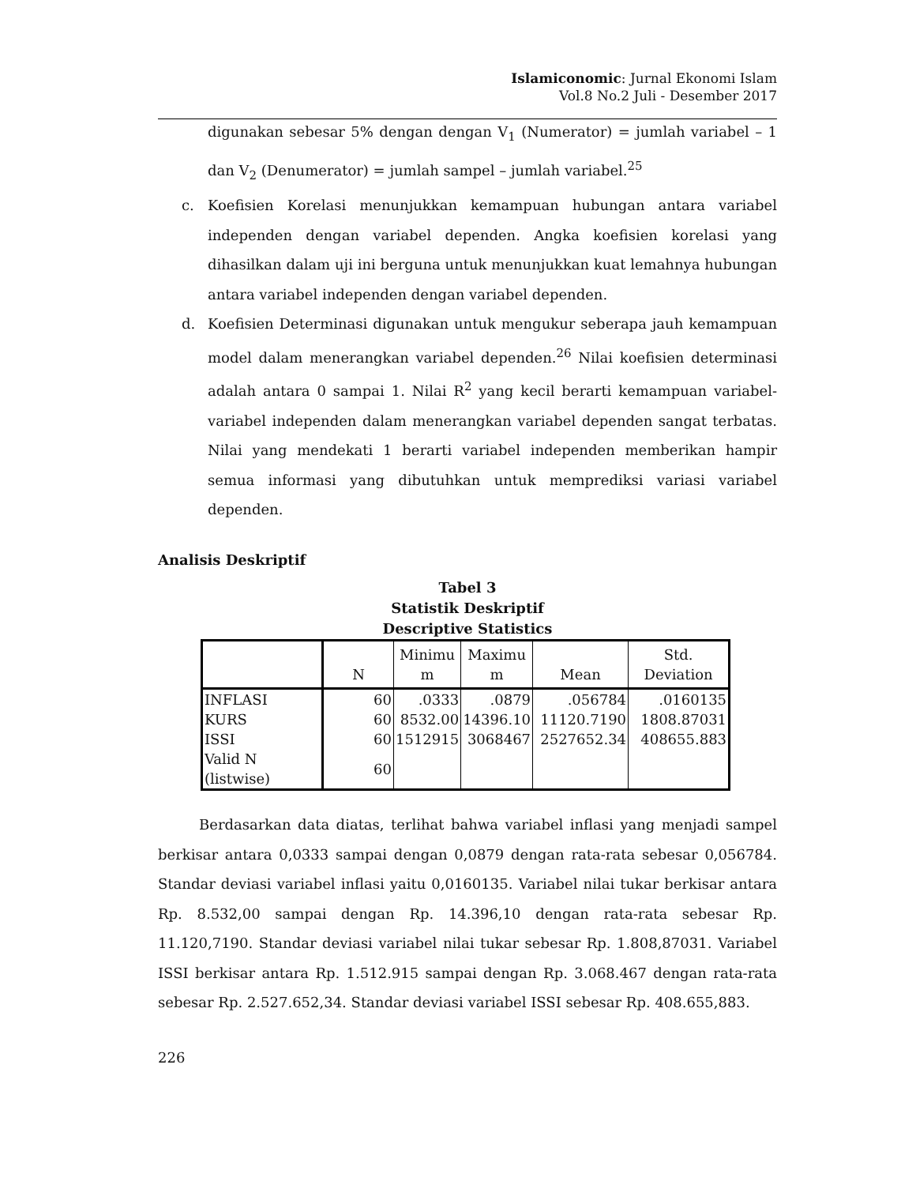Islamiconomic: Jurnal Ekonomi Islam
Vol.8 No.2 Juli - Desember 2017
digunakan sebesar 5% dengan dengan V<sub>1</sub> (Numerator) = jumlah variabel – 1 dan V<sub>2</sub> (Denumerator) = jumlah sampel – jumlah variabel.<sup>25</sup>
c. Koefisien Korelasi menunjukkan kemampuan hubungan antara variabel independen dengan variabel dependen. Angka koefisien korelasi yang dihasilkan dalam uji ini berguna untuk menunjukkan kuat lemahnya hubungan antara variabel independen dengan variabel dependen.
d. Koefisien Determinasi digunakan untuk mengukur seberapa jauh kemampuan model dalam menerangkan variabel dependen.<sup>26</sup> Nilai koefisien determinasi adalah antara 0 sampai 1. Nilai R<sup>2</sup> yang kecil berarti kemampuan variabel-variabel independen dalam menerangkan variabel dependen sangat terbatas. Nilai yang mendekati 1 berarti variabel independen memberikan hampir semua informasi yang dibutuhkan untuk memprediksi variasi variabel dependen.
Analisis Deskriptif
Tabel 3
Statistik Deskriptif
Descriptive Statistics
| | N | Minimu m | Maximu m | Mean | Std. Deviation |
| --- | --- | --- | --- | --- | --- |
| INFLASI | 60 | .0333 | .0879 | .056784 | .0160135 |
| KURS | 60 | 8532.00 | 14396.10 | 11120.7190 | 1808.87031 |
| ISSI | 60 | 1512915 | 3068467 | 2527652.34 | 408655.883 |
| Valid N (listwise) | 60 | | | | |
Berdasarkan data diatas, terlihat bahwa variabel inflasi yang menjadi sampel berkisar antara 0,0333 sampai dengan 0,0879 dengan rata-rata sebesar 0,056784. Standar deviasi variabel inflasi yaitu 0,0160135. Variabel nilai tukar berkisar antara Rp. 8.532,00 sampai dengan Rp. 14.396,10 dengan rata-rata sebesar Rp. 11.120,7190. Standar deviasi variabel nilai tukar sebesar Rp. 1.808,87031. Variabel ISSI berkisar antara Rp. 1.512.915 sampai dengan Rp. 3.068.467 dengan rata-rata sebesar Rp. 2.527.652,34. Standar deviasi variabel ISSI sebesar Rp. 408.655,883.
226